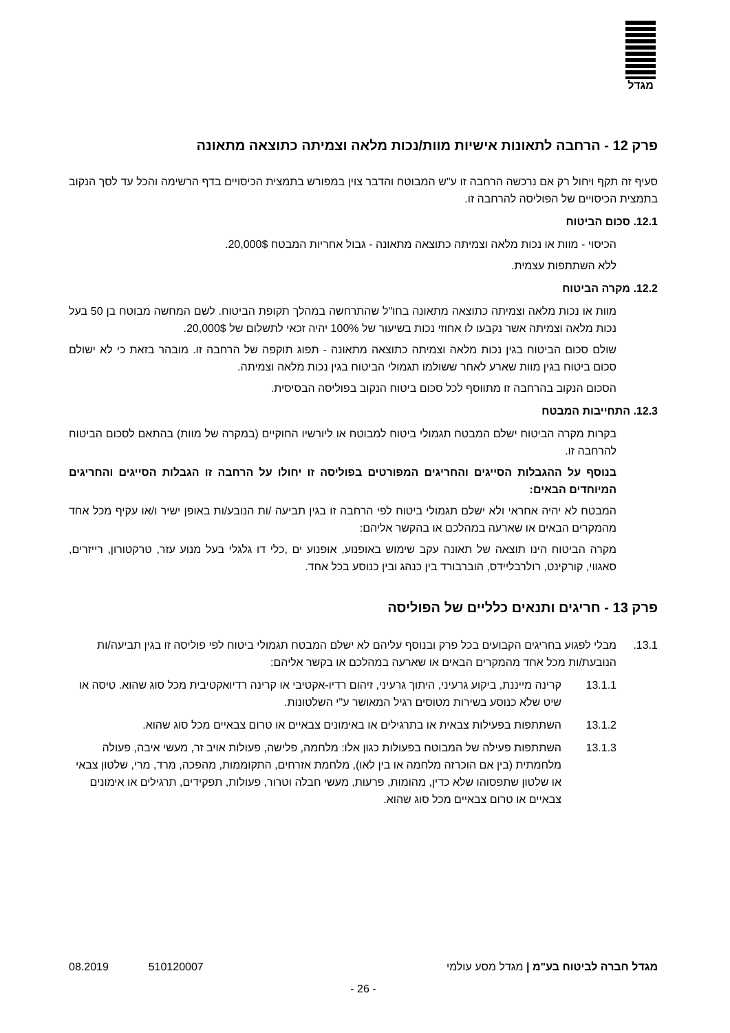מגדל
פרק 12 - הרחבה לתאונות אישיות מוות/נכות מלאה וצמיתה כתוצאה מתאונה
סעיף זה תקף ויחול רק אם נרכשה הרחבה זו ע"ש המבוטח והדבר צוין במפורש בתמצית הכיסויים בדף הרשימה והכל עד לסך הנקוב בתמצית הכיסויים של הפוליסה להרחבה זו.
12.1. סכום הביטוח
הכיסוי - מוות או נכות מלאה וצמיתה כתוצאה מתאונה - גבול אחריות המבטח 20,000$.
ללא השתתפות עצמית.
12.2. מקרה הביטוח
מוות או נכות מלאה וצמיתה כתוצאה מתאונה בחו"ל שהתרחשה במהלך תקופת הביטוח. לשם המחשה מבוטח בן 50 בעל נכות מלאה וצמיתה אשר נקבעו לו אחוזי נכות בשיעור של 100% יהיה זכאי לתשלום של 20,000$.
שולם סכום הביטוח בגין נכות מלאה וצמיתה כתוצאה מתאונה - תפוג תוקפה של הרחבה זו. מובהר בזאת כי לא ישולם סכום ביטוח בגין מוות שארע לאחר ששולמו תגמולי הביטוח בגין נכות מלאה וצמיתה.
הסכום הנקוב בהרחבה זו מתווסף לכל סכום ביטוח הנקוב בפוליסה הבסיסית.
12.3. התחייבות המבטח
בקרות מקרה הביטוח ישלם המבטח תגמולי ביטוח למבוטח או ליורשיו החוקיים (במקרה של מוות) בהתאם לסכום הביטוח להרחבה זו.
בנוסף על ההגבלות הסייגים והחריגים המפורטים בפוליסה זו יחולו על הרחבה זו הגבלות הסייגים והחריגים המיוחדים הבאים:
המבטח לא יהיה אחראי ולא ישלם תגמולי ביטוח לפי הרחבה זו בגין תביעה /ות הנובע/ות באופן ישיר ו/או עקיף מכל אחד מהמקרים הבאים או שארעה במהלכם או בהקשר אליהם:
מקרה הביטוח הינו תוצאה של תאונה עקב שימוש באופנוע, אופנוע ים ,כלי דו גלגלי בעל מנוע עזר, טרקטורון, רייזרים, סאגווי, קורקינט, רולרבליידס, הוברבורד בין כנהג ובין כנוסע בכל אחד.
פרק 13 - חריגים ותנאים כלליים של הפוליסה
13.1. מבלי לפגוע בחריגים הקבועים בכל פרק ובנוסף עליהם לא ישלם המבטח תגמולי ביטוח לפי פוליסה זו בגין תביעה/ות הנובעת/ות מכל אחד מהמקרים הבאים או שארעה במהלכם או בקשר אליהם:
13.1.1 קרינה מייננת, ביקוע גרעיני, היתוך גרעיני, זיהום רדיו-אקטיבי או קרינה רדיואקטיבית מכל סוג שהוא. טיסה או שיט שלא כנוסע בשירות מטוסים רגיל המאושר ע"י השלטונות.
13.1.2 השתתפות בפעילות צבאית או בתרגילים או באימונים צבאיים או טרום צבאיים מכל סוג שהוא.
13.1.3 השתתפות פעילה של המבוטח בפעולות כגון אלו: מלחמה, פלישה, פעולות אויב זר, מעשי איבה, פעולה מלחמתית (בין אם הוכרזה מלחמה או בין לאו), מלחמת אזרחים, התקוממות, מהפכה, מרד, מרי, שלטון צבאי או שלטון שתפסוהו שלא כדין, מהומות, פרעות, מעשי חבלה וטרור, פעולות, תפקידים, תרגילים או אימונים צבאיים או טרום צבאיים מכל סוג שהוא.
מגדל חברה לביטוח בע"מ | מגדל מסע עולמי 510120007 08.2019
- 26 -